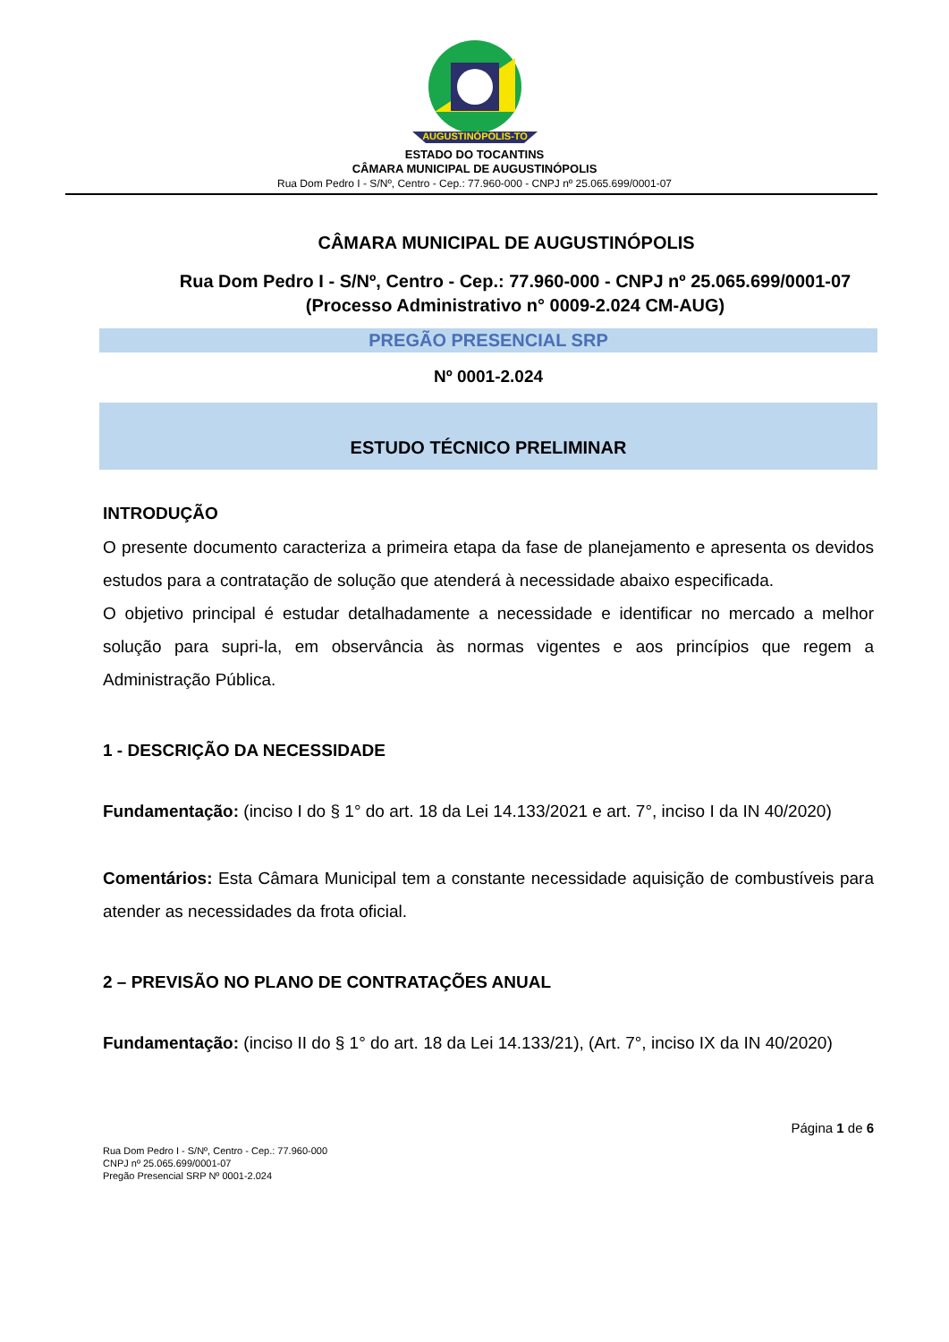AUGUSTINÓPOLIS-TO
ESTADO DO TOCANTINS
CÂMARA MUNICIPAL DE AUGUSTINÓPOLIS
Rua Dom Pedro I - S/Nº, Centro - Cep.: 77.960-000 - CNPJ nº 25.065.699/0001-07
CÂMARA MUNICIPAL DE AUGUSTINÓPOLIS
Rua Dom Pedro I - S/Nº, Centro - Cep.: 77.960-000 - CNPJ nº 25.065.699/0001-07 (Processo Administrativo n° 0009-2.024 CM-AUG)
PREGÃO PRESENCIAL SRP
Nº 0001-2.024
ESTUDO TÉCNICO PRELIMINAR
INTRODUÇÃO
O presente documento caracteriza a primeira etapa da fase de planejamento e apresenta os devidos estudos para a contratação de solução que atenderá à necessidade abaixo especificada.
O objetivo principal é estudar detalhadamente a necessidade e identificar no mercado a melhor solução para supri-la, em observância às normas vigentes e aos princípios que regem a Administração Pública.
1 - DESCRIÇÃO DA NECESSIDADE
Fundamentação: (inciso I do § 1° do art. 18 da Lei 14.133/2021 e art. 7°, inciso I da IN 40/2020)
Comentários: Esta Câmara Municipal tem a constante necessidade aquisição de combustíveis para atender as necessidades da frota oficial.
2 – PREVISÃO NO PLANO DE CONTRATAÇÕES ANUAL
Fundamentação: (inciso II do § 1° do art. 18 da Lei 14.133/21), (Art. 7°, inciso IX da IN 40/2020)
Página 1 de 6
Rua Dom Pedro I - S/Nº, Centro - Cep.: 77.960-000
CNPJ nº 25.065.699/0001-07
Pregão Presencial SRP Nº 0001-2.024